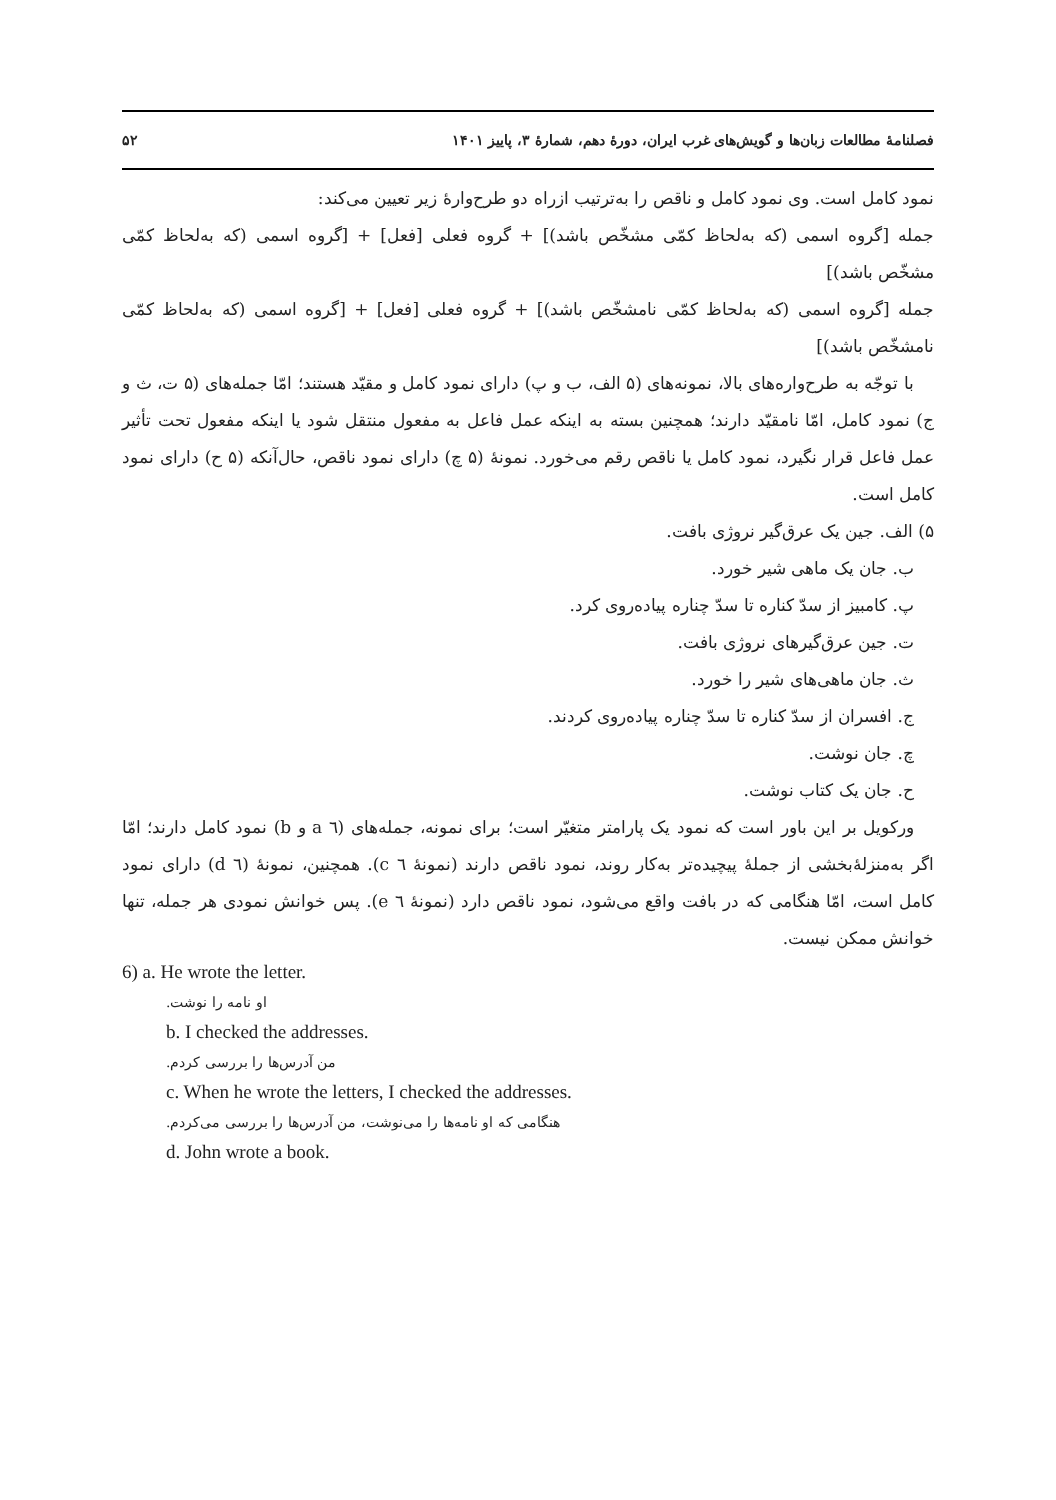فصلنامهٔ مطالعات زبان‌ها و گویش‌های غرب ایران، دورهٔ دهم، شمارهٔ ۳، پاییز ۱۴۰۱ ۵۲
نمود کامل است. وی نمود کامل و ناقص را به‌ترتیب ازراه دو طرح‌وارهٔ زیر تعیین می‌کند:
جمله [گروه اسمی (که به‌لحاظ کمّی مشخّص باشد)] + گروه فعلی [فعل] + [گروه اسمی (که به‌لحاظ کمّی مشخّص باشد)]
جمله [گروه اسمی (که به‌لحاظ کمّی نامشخّص باشد)] + گروه فعلی [فعل] + [گروه اسمی (که به‌لحاظ کمّی نامشخّص باشد)]
با توجّه به طرح‌واره‌های بالا، نمونه‌های (۵ الف، ب و پ) دارای نمود کامل و مقیّد هستند؛ امّا جمله‌های (۵ ت، ث و ج) نمود کامل، امّا نامقیّد دارند؛ همچنین بسته به اینکه عمل فاعل به مفعول منتقل شود یا اینکه مفعول تحت تأثیر عمل فاعل قرار نگیرد، نمود کامل یا ناقص رقم می‌خورد. نمونهٔ (۵ چ) دارای نمود ناقص، حال‌آنکه (۵ ح) دارای نمود کامل است.
۵) الف. جین یک عرق‌گیر نروژی بافت.
ب. جان یک ماهی شیر خورد.
پ. کامبیز از سدّ کناره تا سدّ چناره پیاده‌روی کرد.
ت. جین عرق‌گیرهای نروژی بافت.
ث. جان ماهی‌های شیر را خورد.
ج. افسران از سدّ کناره تا سدّ چناره پیاده‌روی کردند.
چ. جان نوشت.
ح. جان یک کتاب نوشت.
ورکویل بر این باور است که نمود یک پارامتر متغیّر است؛ برای نمونه، جمله‌های (٦ a و b) نمود کامل دارند؛ امّا اگر به‌منزلهٔ‌بخشی از جملهٔ پیچیده‌تر به‌کار روند، نمود ناقص دارند (نمونهٔ ٦ c). همچنین، نمونهٔ (٦ d) دارای نمود کامل است، امّا هنگامی که در بافت واقع می‌شود، نمود ناقص دارد (نمونهٔ ٦ e). پس خوانش نمودی هر جمله، تنها خوانش ممکن نیست.
6) a. He wrote the letter.
او نامه را نوشت.
b. I checked the addresses.
من آدرس‌ها را بررسی کردم.
c. When he wrote the letters, I checked the addresses.
هنگامی که او نامه‌ها را می‌نوشت، من آدرس‌ها را بررسی می‌کردم.
d. John wrote a book.